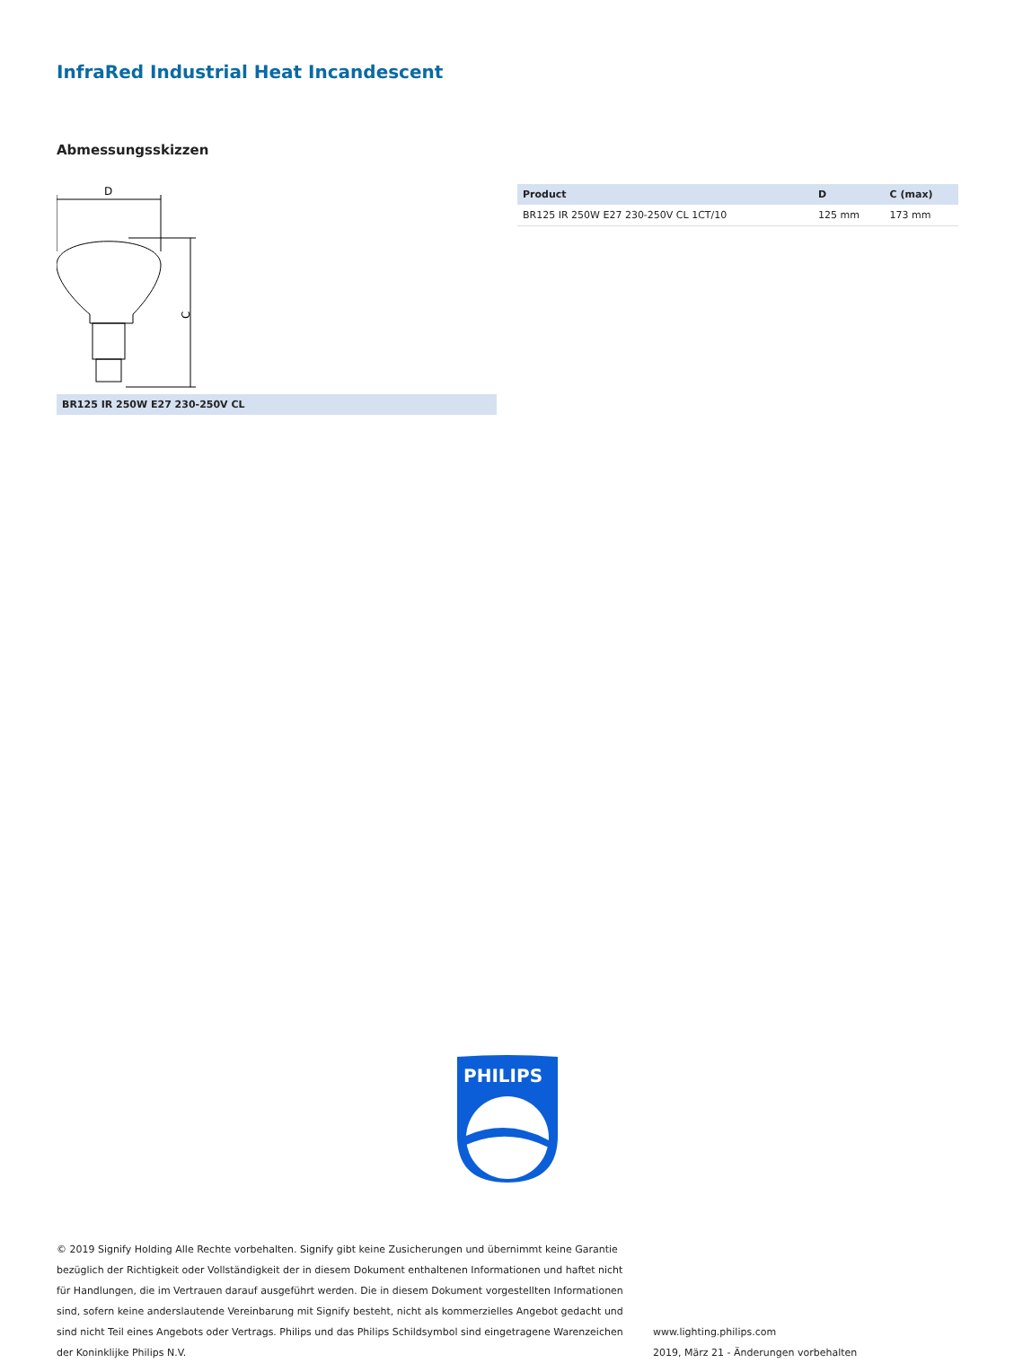InfraRed Industrial Heat Incandescent
Abmessungsskizzen
D
C
BR125 IR 250W E27 230-250V CL
| Product | D | C (max) |
| --- | --- | --- |
| BR125 IR 250W E27 230-250V CL 1CT/10 | 125 mm | 173 mm |
PHILIPS
© 2019 Signify Holding Alle Rechte vorbehalten. Signify gibt keine Zusicherungen und übernimmt keine Garantie bezüglich der Richtigkeit oder Vollständigkeit der in diesem Dokument enthaltenen Informationen und haftet nicht für Handlungen, die im Vertrauen darauf ausgeführt werden. Die in diesem Dokument vorgestellten Informationen sind, sofern keine anderslautende Vereinbarung mit Signify besteht, nicht als kommerzielles Angebot gedacht und sind nicht Teil eines Angebots oder Vertrags. Philips und das Philips Schildsymbol sind eingetragene Warenzeichen der Koninklijke Philips N.V.
www.lighting.philips.com
2019, März 21 - Änderungen vorbehalten